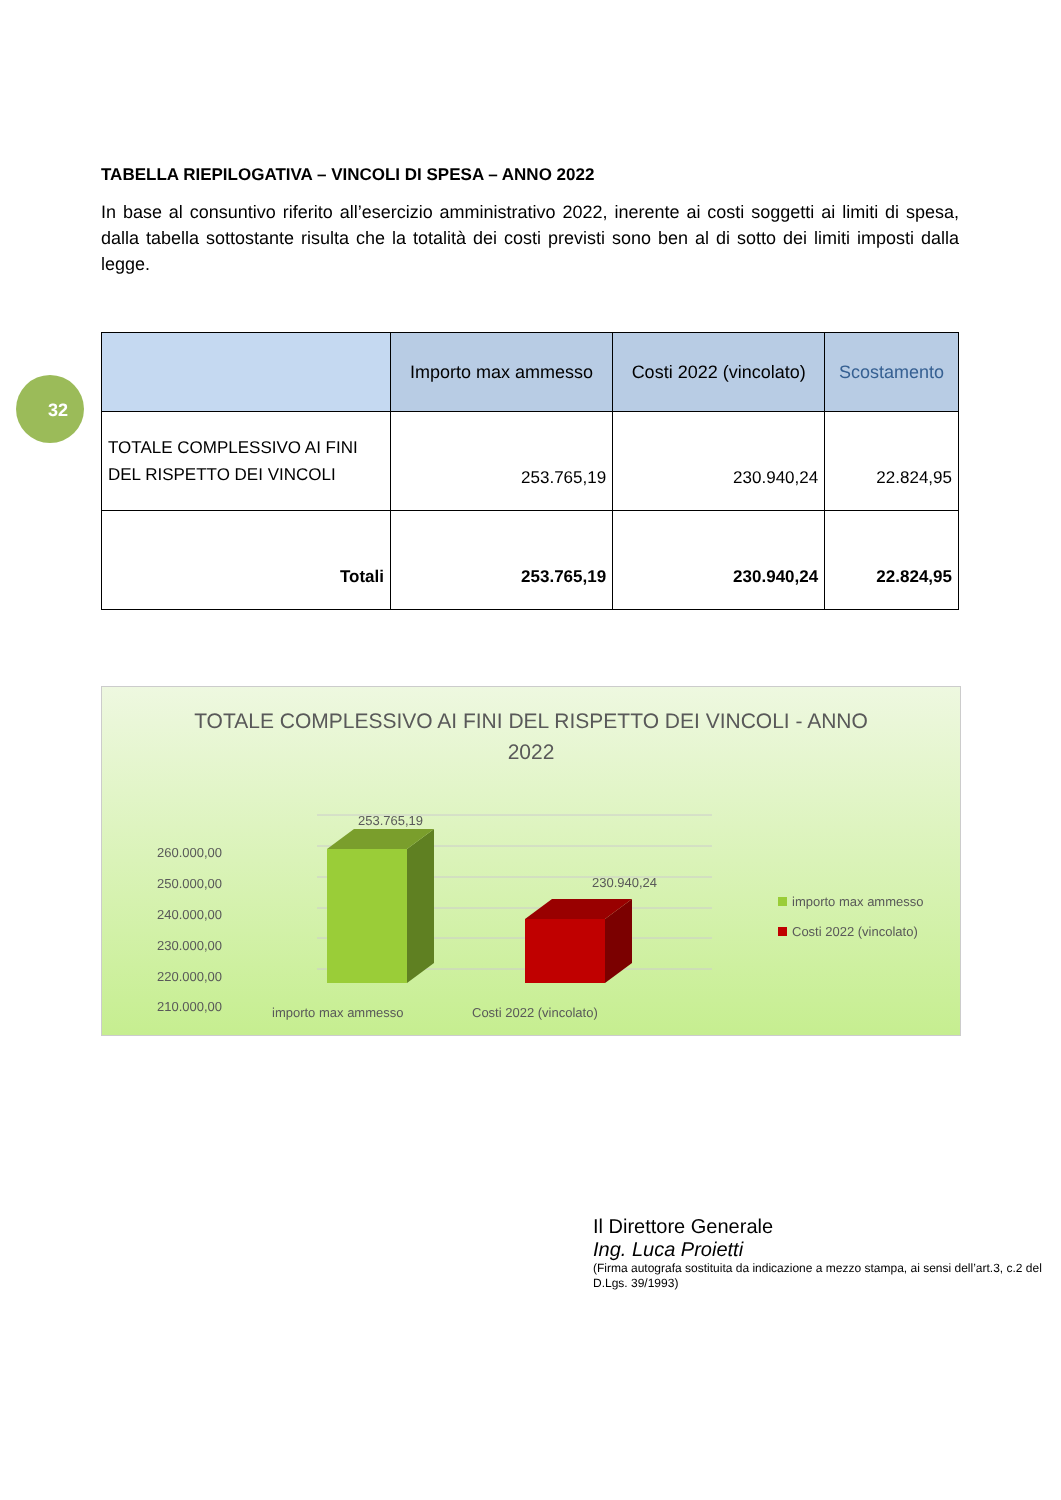32
TABELLA RIEPILOGATIVA – VINCOLI DI SPESA – ANNO 2022
In base al consuntivo riferito all’esercizio amministrativo 2022, inerente ai costi soggetti ai limiti di spesa, dalla tabella sottostante risulta che la totalità dei costi previsti sono ben al di sotto dei limiti imposti dalla legge.
| | Importo max ammesso | Costi 2022 (vincolato) | Scostamento |
| --- | --- | --- | --- |
| TOTALE COMPLESSIVO AI FINI DEL RISPETTO DEI VINCOLI | 253.765,19 | 230.940,24 | 22.824,95 |
| Totali | 253.765,19 | 230.940,24 | 22.824,95 |
TOTALE COMPLESSIVO AI FINI DEL RISPETTO DEI VINCOLI - ANNO
2022
260.000,00
250.000,00
240.000,00
230.000,00
220.000,00
210.000,00
253.765,19
230.940,24
importo max ammesso
Costi 2022 (vincolato)
importo max ammesso
Costi 2022 (vincolato)
Il Direttore Generale
Ing. Luca Proietti
(Firma autografa sostituita da indicazione a mezzo stampa, ai sensi dell’art.3, c.2 del D.Lgs. 39/1993)